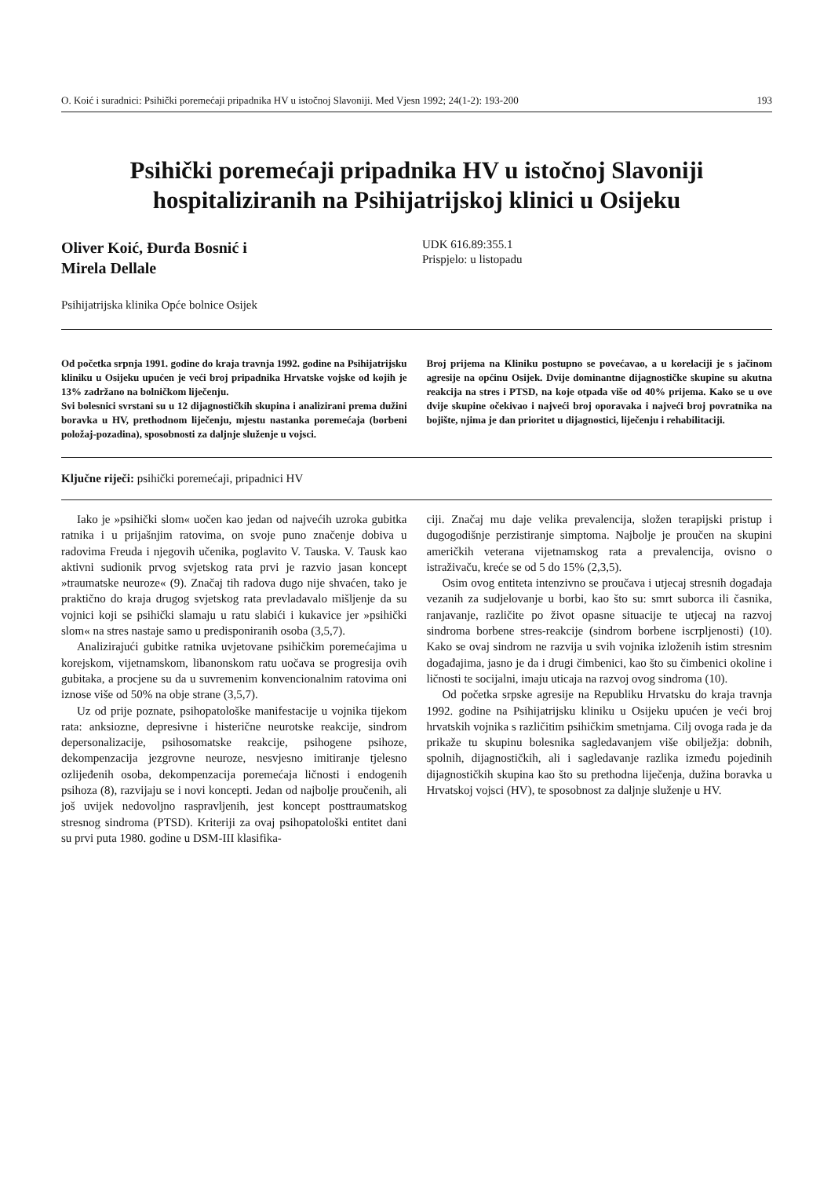O. Koić i suradnici: Psihički poremećaji pripadnika HV u istočnoj Slavoniji. Med Vjesn 1992; 24(1-2): 193-200 193
Psihički poremećaji pripadnika HV u istočnoj Slavoniji hospitaliziranih na Psihijatrijskoj klinici u Osijeku
Oliver Koić, Đurđa Bosnić i
Mirela Dellale
UDK 616.89:355.1
Prispjelo: u listopadu
Psihijatrijska klinika Opće bolnice Osijek
Od početka srpnja 1991. godine do kraja travnja 1992. godine na Psihijatrijsku kliniku u Osijeku upućen je veći broj pripadnika Hrvatske vojske od kojih je 13% zadržano na bolničkom liječenju.
Svi bolesnici svrstani su u 12 dijagnostičkih skupina i analizirani prema dužini boravka u HV, prethodnom liječenju, mjestu nastanka poremećaja (borbeni položaj-pozadina), sposobnosti za daljnje služenje u vojsci.
Broj prijema na Kliniku postupno se povećavao, a u korelaciji je s jačinom agresije na općinu Osijek. Dvije dominantne dijagnostičke skupine su akutna reakcija na stres i PTSD, na koje otpada više od 40% prijema. Kako se u ove dvije skupine očekivao i najveći broj oporavaka i najveći broj povratnika na bojište, njima je dan prioritet u dijagnostici, liječenju i rehabilitaciji.
Ključne riječi: psihički poremećaji, pripadnici HV
Iako je »psihički slom« uočen kao jedan od najvećih uzroka gubitka ratnika i u prijašnjim ratovima, on svoje puno značenje dobiva u radovima Freuda i njegovih učenika, poglavito V. Tauska. V. Tausk kao aktivni sudionik prvog svjetskog rata prvi je razvio jasan koncept »traumatske neuroze« (9). Značaj tih radova dugo nije shvaćen, tako je praktično do kraja drugog svjetskog rata prevladavalo mišljenje da su vojnici koji se psihički slamaju u ratu slabići i kukavice jer »psihički slom« na stres nastaje samo u predisponiranih osoba (3,5,7).
Analizirajući gubitke ratnika uvjetovane psihičkim poremećajima u korejskom, vijetnamskom, libanonskom ratu uočava se progresija ovih gubitaka, a procjene su da u suvremenim konvencionalnim ratovima oni iznose više od 50% na obje strane (3,5,7).
Uz od prije poznate, psihopatološke manifestacije u vojnika tijekom rata: anksiozne, depresivne i histerične neurotske reakcije, sindrom depersonalizacije, psihosomatske reakcije, psihogene psihoze, dekompenzacija jezgrovne neuroze, nesvjesno imitiranje tjelesno ozlijeđenih osoba, dekompenzacija poremećaja ličnosti i endogenih psihoza (8), razvijaju se i novi koncepti. Jedan od najbolje proučenih, ali još uvijek nedovoljno raspravljenih, jest koncept posttraumatskog stresnog sindroma (PTSD). Kriteriji za ovaj psihopatološki entitet dani su prvi puta 1980. godine u DSM-III klasifika-
ciji. Značaj mu daje velika prevalencija, složen terapijski pristup i dugogodišnje perzistiranje simptoma. Najbolje je proučen na skupini američkih veterana vijetnamskog rata a prevalencija, ovisno o istraživaču, kreće se od 5 do 15% (2,3,5).
Osim ovog entiteta intenzivno se proučava i utjecaj stresnih događaja vezanih za sudjelovanje u borbi, kao što su: smrt suborca ili časnika, ranjavanje, različite po život opasne situacije te utjecaj na razvoj sindroma borbene stres-reakcije (sindrom borbene iscrpljenosti) (10). Kako se ovaj sindrom ne razvija u svih vojnika izloženih istim stresnim događajima, jasno je da i drugi čimbenici, kao što su čimbenici okoline i ličnosti te socijalni, imaju uticaja na razvoj ovog sindroma (10).
Od početka srpske agresije na Republiku Hrvatsku do kraja travnja 1992. godine na Psihijatrijsku kliniku u Osijeku upućen je veći broj hrvatskih vojnika s različitim psihičkim smetnjama. Cilj ovoga rada je da prikaže tu skupinu bolesnika sagledavanjem više obilježja: dobnih, spolnih, dijagnostičkih, ali i sagledavanje razlika između pojedinih dijagnostičkih skupina kao što su prethodna liječenja, dužina boravka u Hrvatskoj vojsci (HV), te sposobnost za daljnje služenje u HV.